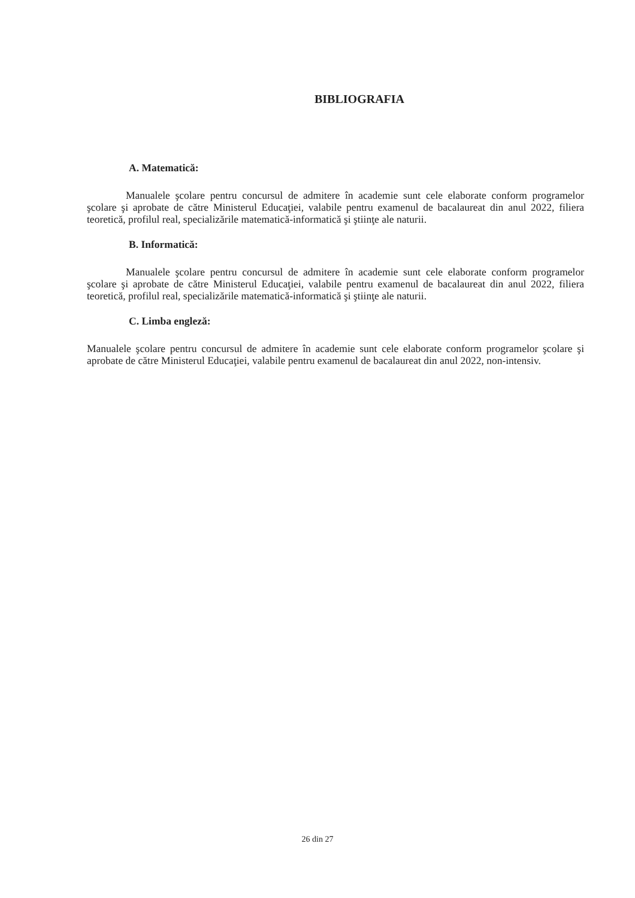BIBLIOGRAFIA
A. Matematică:
Manualele şcolare pentru concursul de admitere în academie sunt cele elaborate conform programelor şcolare şi aprobate de către Ministerul Educaţiei, valabile pentru examenul de bacalaureat din anul 2022, filiera teoretică, profilul real, specializările matematică-informatică şi ştiinţe ale naturii.
B. Informatică:
Manualele şcolare pentru concursul de admitere în academie sunt cele elaborate conform programelor şcolare şi aprobate de către Ministerul Educaţiei, valabile pentru examenul de bacalaureat din anul 2022, filiera teoretică, profilul real, specializările matematică-informatică şi ştiinţe ale naturii.
C. Limba engleză:
Manualele şcolare pentru concursul de admitere în academie sunt cele elaborate conform programelor şcolare şi aprobate de către Ministerul Educaţiei, valabile pentru examenul de bacalaureat din anul 2022, non-intensiv.
26 din 27